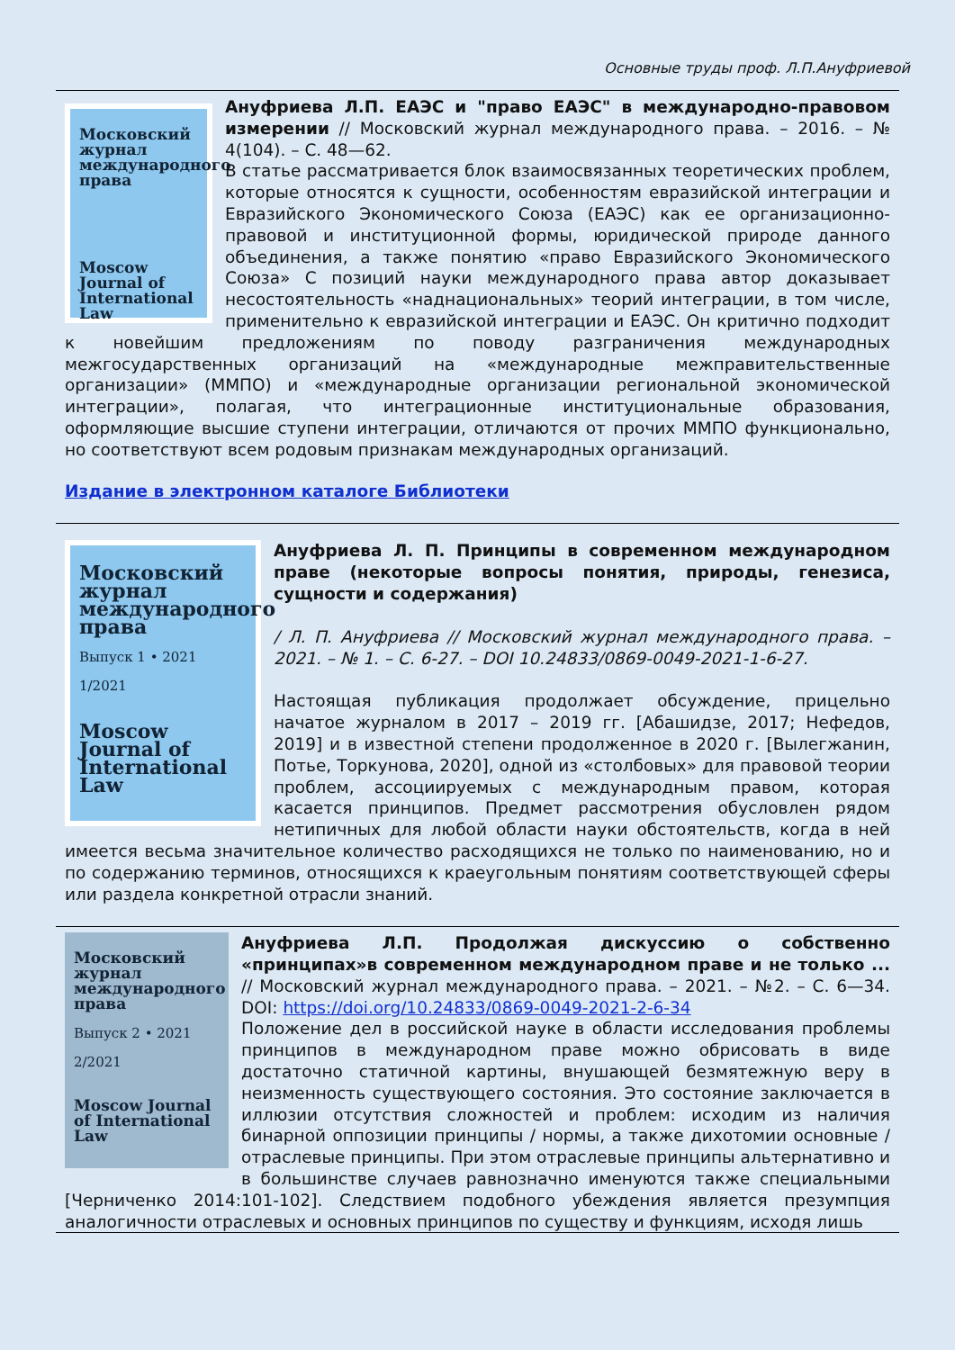Основные труды проф. Л.П.Ануфриевой
Московский журнал международного права
Moscow Journal of International Law
Ануфриева Л.П. ЕАЭС и "право ЕАЭС" в международно-правовом измерении // Московский журнал международного права. – 2016. – № 4(104). – С. 48—62.
В статье рассматривается блок взаимосвязанных теоретических проблем, которые относятся к сущности, особенностям евразийской интеграции и Евразийского Экономического Союза (ЕАЭС) как ее организационно-правовой и институционной формы, юридической природе данного объединения, а также понятию «право Евразийского Экономического Союза» С позиций науки международного права автор доказывает несостоятельность «наднациональных» теорий интеграции, в том числе, применительно к евразийской интеграции и ЕАЭС. Он критично подходит к новейшим предложениям по поводу разграничения международных межгосударственных организаций на «международные межправительственные организации» (ММПО) и «международные организации региональной экономической интеграции», полагая, что интеграционные институциональные образования, оформляющие высшие ступени интеграции, отличаются от прочих ММПО функционально, но соответствуют всем родовым признакам международных организаций.
Издание в электронном каталоге Библиотеки
Московский журнал международного права
Выпуск 1 • 2021
1/2021
Moscow Journal of International Law
Ануфриева Л. П. Принципы в современном международном праве (некоторые вопросы понятия, природы, генезиса, сущности и содержания)
/ Л. П. Ануфриева // Московский журнал международного права. – 2021. – № 1. – С. 6-27. – DOI 10.24833/0869-0049-2021-1-6-27.
Настоящая публикация продолжает обсуждение, прицельно начатое журналом в 2017 – 2019 гг. [Абашидзе, 2017; Нефедов, 2019] и в известной степени продолженное в 2020 г. [Вылегжанин, Потье, Торкунова, 2020], одной из «столбовых» для правовой теории проблем, ассоциируемых с международным правом, которая касается принципов. Предмет рассмотрения обусловлен рядом нетипичных для любой области науки обстоятельств, когда в ней имеется весьма значительное количество расходящихся не только по наименованию, но и по содержанию терминов, относящихся к краеугольным понятиям соответствующей сферы или раздела конкретной отрасли знаний.
Московский журнал международного права
Выпуск 2 • 2021
2/2021
Moscow Journal of International Law
Ануфриева Л.П. Продолжая дискуссию о собственно «принципах»в современном международном праве и не только ... // Московский журнал международного права. – 2021. – №2. – С. 6—34. DOI: https://doi.org/10.24833/0869-0049-2021-2-6-34
Положение дел в российской науке в области исследования проблемы принципов в международном праве можно обрисовать в виде достаточно статичной картины, внушающей безмятежную веру в неизменность существующего состояния. Это состояние заключается в иллюзии отсутствия сложностей и проблем: исходим из наличия бинарной оппозиции принципы / нормы, а также дихотомии основные / отраслевые принципы. При этом отраслевые принципы альтернативно и в большинстве случаев равнозначно именуются также специальными [Черниченко 2014:101-102]. Следствием подобного убеждения является презумпция аналогичности отраслевых и основных принципов по существу и функциям, исходя лишь